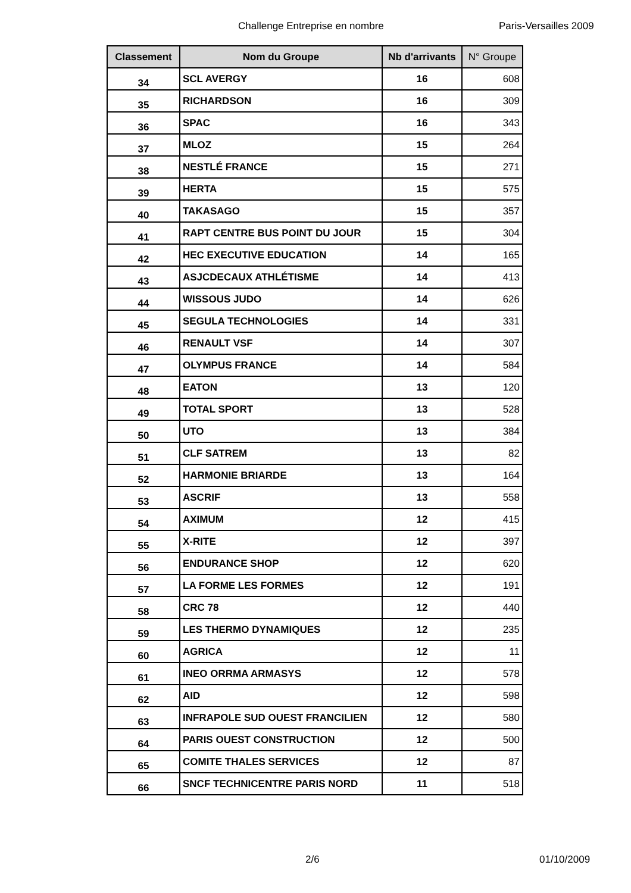Challenge Entreprise en nombre Paris-Versailles 2009
| Classement | Nom du Groupe | Nb d'arrivants | N° Groupe |
| --- | --- | --- | --- |
| 34 | SCL AVERGY | 16 | 608 |
| 35 | RICHARDSON | 16 | 309 |
| 36 | SPAC | 16 | 343 |
| 37 | MLOZ | 15 | 264 |
| 38 | NESTLÉ FRANCE | 15 | 271 |
| 39 | HERTA | 15 | 575 |
| 40 | TAKASAGO | 15 | 357 |
| 41 | RAPT CENTRE BUS POINT DU JOUR | 15 | 304 |
| 42 | HEC EXECUTIVE EDUCATION | 14 | 165 |
| 43 | ASJCDECAUX ATHLÉTISME | 14 | 413 |
| 44 | WISSOUS JUDO | 14 | 626 |
| 45 | SEGULA TECHNOLOGIES | 14 | 331 |
| 46 | RENAULT VSF | 14 | 307 |
| 47 | OLYMPUS FRANCE | 14 | 584 |
| 48 | EATON | 13 | 120 |
| 49 | TOTAL SPORT | 13 | 528 |
| 50 | UTO | 13 | 384 |
| 51 | CLF SATREM | 13 | 82 |
| 52 | HARMONIE BRIARDE | 13 | 164 |
| 53 | ASCRIF | 13 | 558 |
| 54 | AXIMUM | 12 | 415 |
| 55 | X-RITE | 12 | 397 |
| 56 | ENDURANCE SHOP | 12 | 620 |
| 57 | LA FORME LES FORMES | 12 | 191 |
| 58 | CRC 78 | 12 | 440 |
| 59 | LES THERMO DYNAMIQUES | 12 | 235 |
| 60 | AGRICA | 12 | 11 |
| 61 | INEO ORRMA ARMASYS | 12 | 578 |
| 62 | AID | 12 | 598 |
| 63 | INFRAPOLE SUD OUEST FRANCILIEN | 12 | 580 |
| 64 | PARIS OUEST CONSTRUCTION | 12 | 500 |
| 65 | COMITE THALES SERVICES | 12 | 87 |
| 66 | SNCF TECHNICENTRE PARIS NORD | 11 | 518 |
2/6 01/10/2009